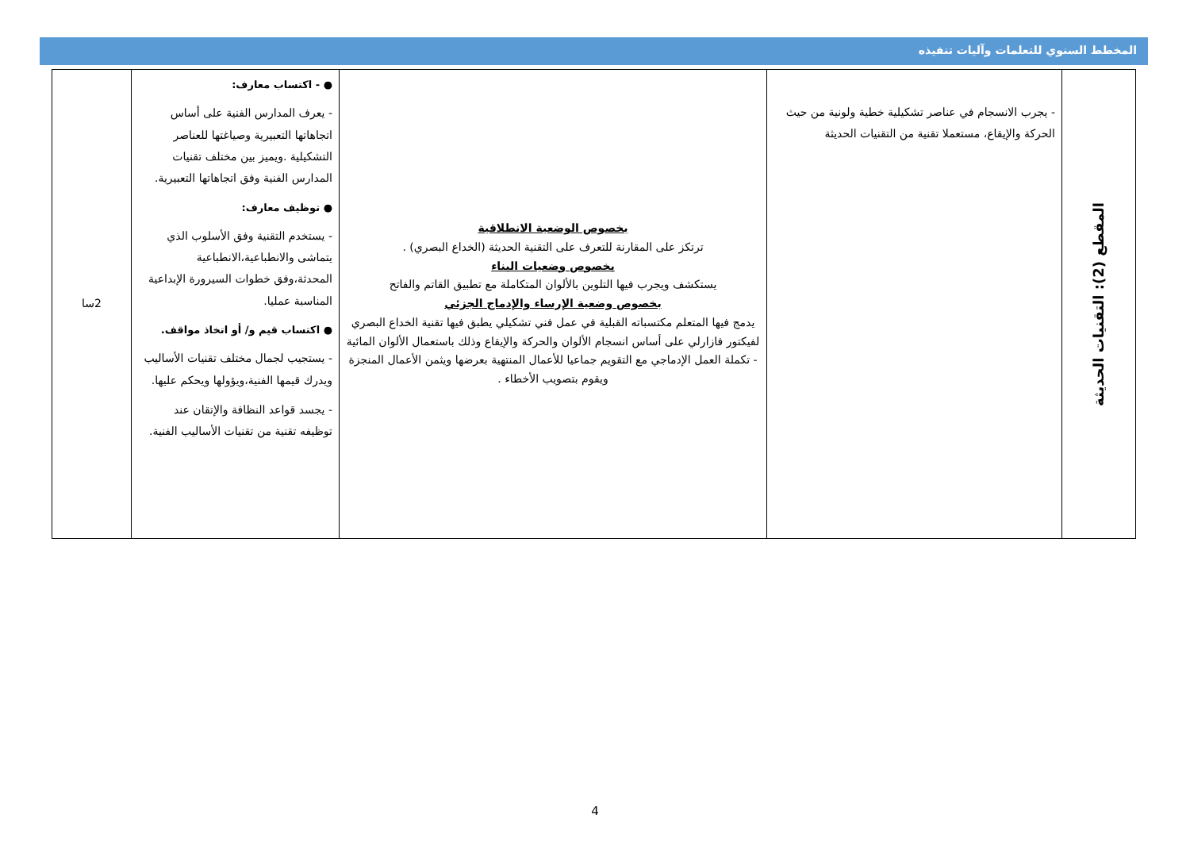المخطط السنوي للتعلمات وآليات تنفيذه
| المقطع (2): التقنيات الحديثة | - يجرب الانسجام في عناصر تشكيلية خطية ولونية من حيث الحركة والإيقاع، مستعملا تقنية من التقنيات الحديثة | بخصوص الوضعية الانطلاقية ترتكز على المقارنة للتعرف على التقنية الحديثة (الخداع البصري) . بخصوص وضعيات البناء يستكشف ويجرب فيها التلوين بالألوان المتكاملة مع تطبيق القاتم والفاتح بخصوص وضعية الإرساء والإدماج الجزئي يدمج فيها المتعلم مكتسباته القبلية في عمل فني تشكيلي يطبق فيها تقنية الخداع البصري لفيكتور فازارلي على أساس انسجام الألوان والحركة والإيقاع وذلك باستعمال الألوان المائية - تكملة العمل الإدماجي مع التقويم جماعيا للأعمال المنتهية بعرضها ويثمن الأعمال المنجزة ويقوم بتصويب الأخطاء . | ● - اكتساب معارف: - يعرف المدارس الفنية على أساس اتجاهاتها التعبيرية وصياغتها للعناصر التشكيلية .ويميز بين مختلف تقنيات المدارس الفنية وفق اتجاهاتها التعبيرية. ● توظيف معارف: - يستخدم التقنية وفق الأسلوب الذي يتماشى والانطباعية،الانطباعية المحدثة،وفق خطوات السيرورة الإبداعية المناسبة عمليا. ● اكتساب قيم و/ أو اتخاذ مواقف. - يستجيب لجمال مختلف تقنيات الأساليب ويدرك قيمها الفنية،ويؤولها ويحكم عليها. - يجسد قواعد النظافة والإتقان عند توظيفه تقنية من تقنيات الأساليب الفنية. | 2سا |
4